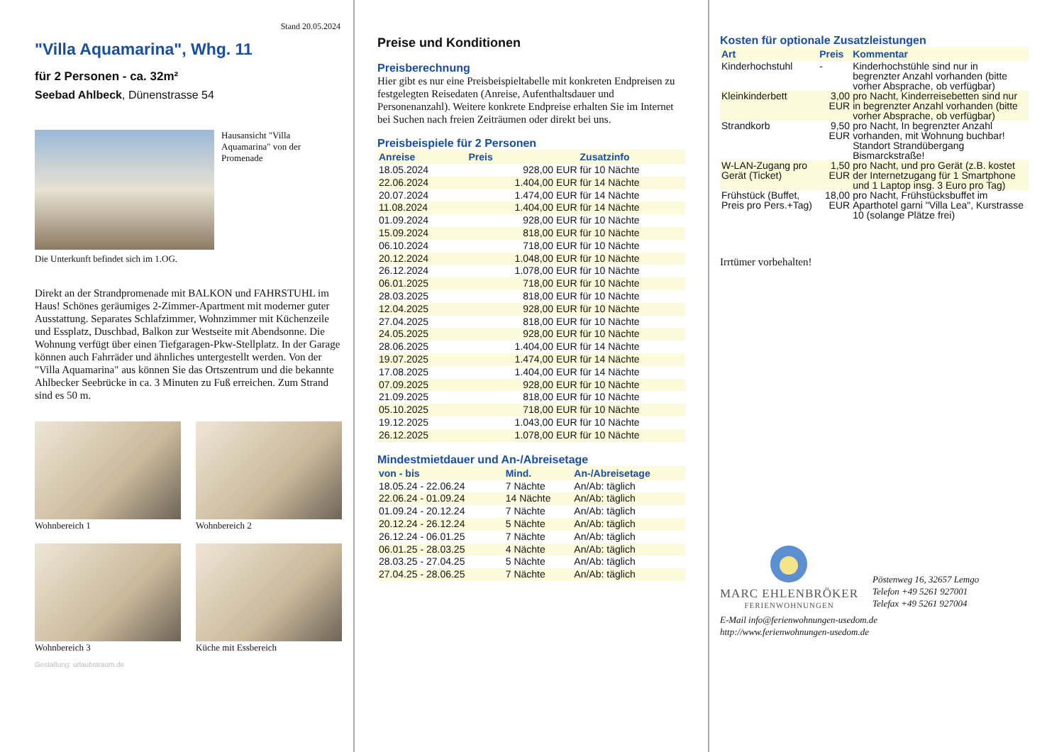Stand 20.05.2024
"Villa Aquamarina", Whg. 11
für 2 Personen - ca. 32m²
Seebad Ahlbeck, Dünenstrasse 54
Hausansicht "Villa Aquamarina" von der Promenade
Die Unterkunft befindet sich im 1.OG.
Direkt an der Strandpromenade mit BALKON und FAHRSTUHL im Haus! Schönes geräumiges 2-Zimmer-Apartment mit moderner guter Ausstattung. Separates Schlafzimmer, Wohnzimmer mit Küchenzeile und Essplatz, Duschbad, Balkon zur Westseite mit Abendsonne. Die Wohnung verfügt über einen Tiefgaragen-Pkw-Stellplatz. In der Garage können auch Fahrräder und ähnliches untergestellt werden. Von der "Villa Aquamarina" aus können Sie das Ortszentrum und die bekannte Ahlbecker Seebrücke in ca. 3 Minuten zu Fuß erreichen. Zum Strand sind es 50 m.
Wohnbereich 1 Wohnbereich 2
Wohnbereich 3 Küche mit Essbereich
Gestaltung: urlaubstraum.de
Preise und Konditionen
Preisberechnung
Hier gibt es nur eine Preisbeispieltabelle mit konkreten Endpreisen zu festgelegten Reisedaten (Anreise, Aufenthaltsdauer und Personenanzahl). Weitere konkrete Endpreise erhalten Sie im Internet bei Suchen nach freien Zeiträumen oder direkt bei uns.
Preisbeispiele für 2 Personen
| Anreise | Preis | Zusatzinfo |
| --- | --- | --- |
| 18.05.2024 | 928,00 EUR | für 10 Nächte |
| 22.06.2024 | 1.404,00 EUR | für 14 Nächte |
| 20.07.2024 | 1.474,00 EUR | für 14 Nächte |
| 11.08.2024 | 1.404,00 EUR | für 14 Nächte |
| 01.09.2024 | 928,00 EUR | für 10 Nächte |
| 15.09.2024 | 818,00 EUR | für 10 Nächte |
| 06.10.2024 | 718,00 EUR | für 10 Nächte |
| 20.12.2024 | 1.048,00 EUR | für 10 Nächte |
| 26.12.2024 | 1.078,00 EUR | für 10 Nächte |
| 06.01.2025 | 718,00 EUR | für 10 Nächte |
| 28.03.2025 | 818,00 EUR | für 10 Nächte |
| 12.04.2025 | 928,00 EUR | für 10 Nächte |
| 27.04.2025 | 818,00 EUR | für 10 Nächte |
| 24.05.2025 | 928,00 EUR | für 10 Nächte |
| 28.06.2025 | 1.404,00 EUR | für 14 Nächte |
| 19.07.2025 | 1.474,00 EUR | für 14 Nächte |
| 17.08.2025 | 1.404,00 EUR | für 14 Nächte |
| 07.09.2025 | 928,00 EUR | für 10 Nächte |
| 21.09.2025 | 818,00 EUR | für 10 Nächte |
| 05.10.2025 | 718,00 EUR | für 10 Nächte |
| 19.12.2025 | 1.043,00 EUR | für 10 Nächte |
| 26.12.2025 | 1.078,00 EUR | für 10 Nächte |
Mindestmietdauer und An-/Abreisetage
| von - bis | Mind. | An-/Abreisetage |
| --- | --- | --- |
| 18.05.24 - 22.06.24 | 7 Nächte | An/Ab: täglich |
| 22.06.24 - 01.09.24 | 14 Nächte | An/Ab: täglich |
| 01.09.24 - 20.12.24 | 7 Nächte | An/Ab: täglich |
| 20.12.24 - 26.12.24 | 5 Nächte | An/Ab: täglich |
| 26.12.24 - 06.01.25 | 7 Nächte | An/Ab: täglich |
| 06.01.25 - 28.03.25 | 4 Nächte | An/Ab: täglich |
| 28.03.25 - 27.04.25 | 5 Nächte | An/Ab: täglich |
| 27.04.25 - 28.06.25 | 7 Nächte | An/Ab: täglich |
Kosten für optionale Zusatzleistungen
| Art | Preis | Kommentar |
| --- | --- | --- |
| Kinderhochstuhl | - | Kinderhochstühle sind nur in begrenzter Anzahl vorhanden (bitte vorher Absprache, ob verfügbar) |
| Kleinkinderbett | 3,00 EUR | pro Nacht, Kinderreisebetten sind nur in begrenzter Anzahl vorhanden (bitte vorher Absprache, ob verfügbar) |
| Strandkorb | 9,50 EUR | pro Nacht, In begrenzter Anzahl vorhanden, mit Wohnung buchbar! Standort Strandübergang Bismarckstraße! |
| W-LAN-Zugang pro Gerät (Ticket) | 1,50 EUR | pro Nacht, und pro Gerät (z.B. kostet der Internetzugang für 1 Smartphone und 1 Laptop insg. 3 Euro pro Tag) |
| Frühstück (Buffet, Preis pro Pers.+Tag) | 18,00 EUR | pro Nacht, Frühstücksbuffet im Aparthotel garni "Villa Lea", Kurstrasse 10 (solange Plätze frei) |
Irrtümer vorbehalten!
MARC EHLENBRÖKER
FERIENWOHNUNGEN
Pöstenweg 16, 32657 Lemgo
Telefon +49 5261 927001
Telefax +49 5261 927004
E-Mail info@ferienwohnungen-usedom.de
http://www.ferienwohnungen-usedom.de